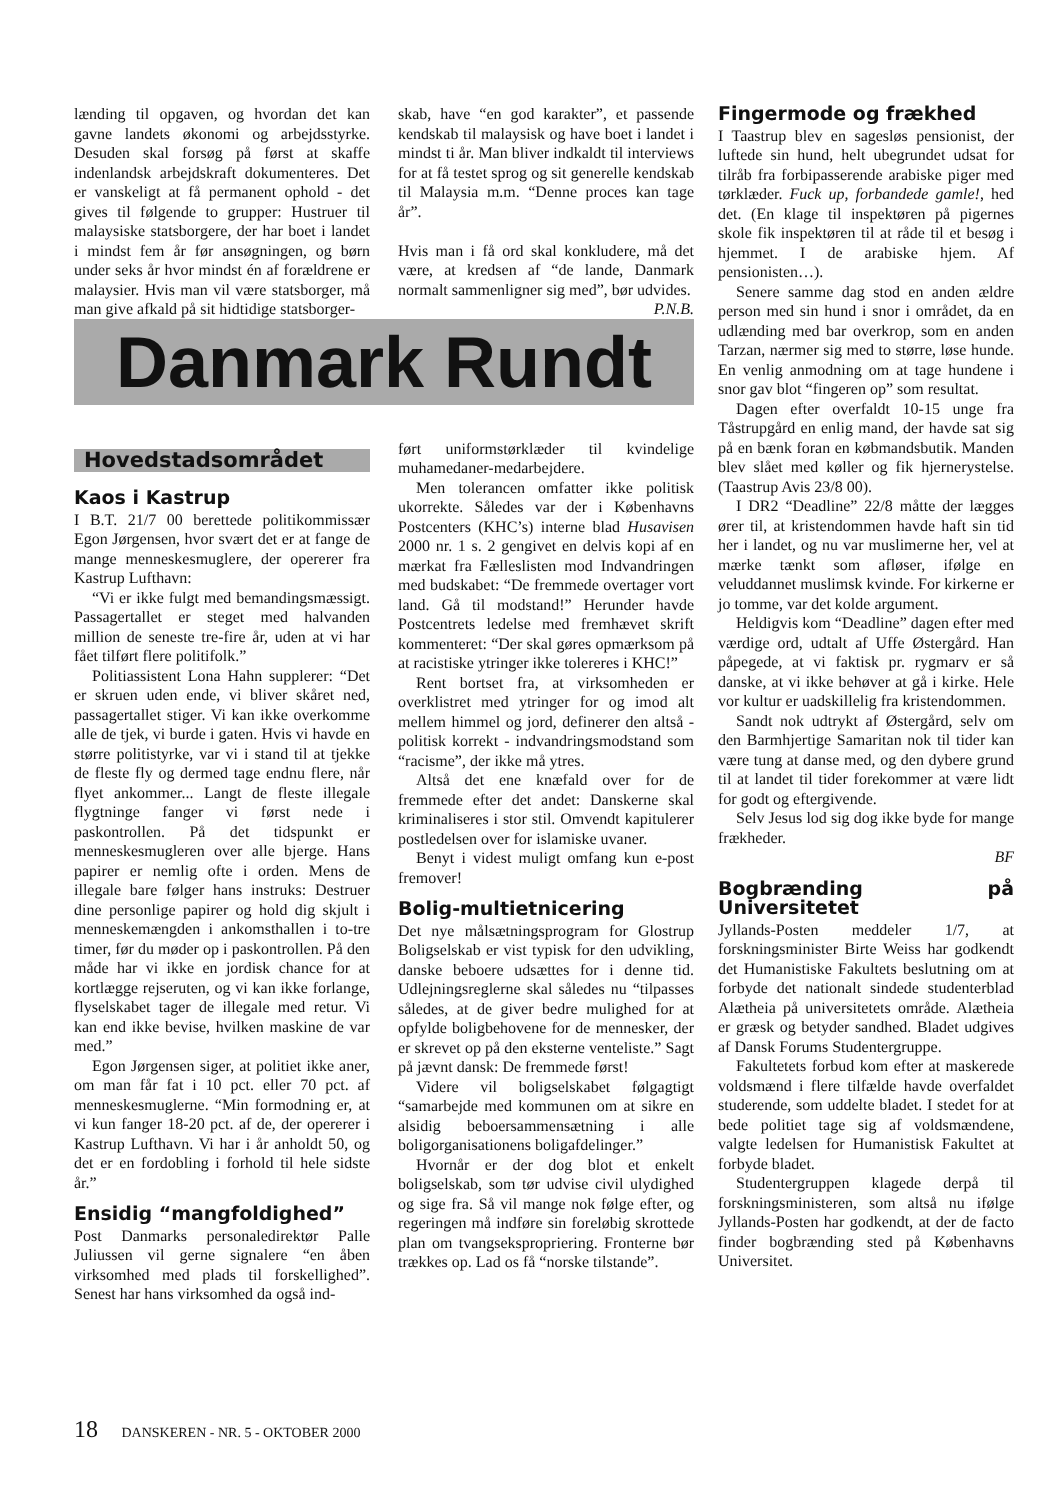lænding til opgaven, og hvordan det kan gavne landets økonomi og arbejdsstyrke. Desuden skal forsøg på først at skaffe indenlandsk arbejdskraft dokumenteres. Det er vanskeligt at få permanent ophold - det gives til følgende to grupper: Hustruer til malaysiske statsborgere, der har boet i landet i mindst fem år før ansøgningen, og børn under seks år hvor mindst én af forældrene er malaysier. Hvis man vil være statsborger, må man give afkald på sit hidtidige statsborger-
skab, have “en god karakter”, et passende kendskab til malaysisk og have boet i landet i mindst ti år. Man bliver indkaldt til interviews for at få testet sprog og sit generelle kendskab til Malaysia m.m. “Denne proces kan tage år”.
Hvis man i få ord skal konkludere, må det være, at kredsen af “de lande, Danmark normalt sammenligner sig med”, bør udvides.
P.N.B.
Danmark Rundt
Hovedstadsområdet
Kaos i Kastrup
I B.T. 21/7 00 berettede politikommissær Egon Jørgensen, hvor svært det er at fange de mange menneskesmuglere, der opererer fra Kastrup Lufthavn:
“Vi er ikke fulgt med bemandingsmæssigt. Passagertallet er steget med halvanden million de seneste tre-fire år, uden at vi har fået tilført flere politifolk.”
Politiassistent Lona Hahn supplerer: “Det er skruen uden ende, vi bliver skåret ned, passagertallet stiger. Vi kan ikke overkomme alle de tjek, vi burde i gaten. Hvis vi havde en større politistyrke, var vi i stand til at tjekke de fleste fly og dermed tage endnu flere, når flyet ankommer... Langt de fleste illegale flygtninge fanger vi først nede i paskontrollen. På det tidspunkt er menneskesmugleren over alle bjerge. Hans papirer er nemlig ofte i orden. Mens de illegale bare følger hans instruks: Destruer dine personlige papirer og hold dig skjult i menneskemængden i ankomsthallen i to-tre timer, før du møder op i paskontrollen. På den måde har vi ikke en jordisk chance for at kortlægge rejseruten, og vi kan ikke forlange, flyselskabet tager de illegale med retur. Vi kan end ikke bevise, hvilken maskine de var med.”
Egon Jørgensen siger, at politiet ikke aner, om man får fat i 10 pct. eller 70 pct. af menneskesmuglerne. “Min formodning er, at vi kun fanger 18-20 pct. af de, der opererer i Kastrup Lufthavn. Vi har i år anholdt 50, og det er en fordobling i forhold til hele sidste år.”
Ensidig “mangfoldighed”
Post Danmarks personaledirektør Palle Juliussen vil gerne signalere “en åben virksomhed med plads til forskellighed”. Senest har hans virksomhed da også ind-
ført uniformstørklæder til kvindelige muhamedaner-medarbejdere.
Men tolerancen omfatter ikke politisk ukorrekte. Således var der i Københavns Postcenters (KHC’s) interne blad Husavisen 2000 nr. 1 s. 2 gengivet en delvis kopi af en mærkat fra Fælleslisten mod Indvandringen med budskabet: “De fremmede overtager vort land. Gå til modstand!” Herunder havde Postcentrets ledelse med fremhævet skrift kommenteret: “Der skal gøres opmærksom på at racistiske ytringer ikke tolereres i KHC!”
Rent bortset fra, at virksomheden er overklistret med ytringer for og imod alt mellem himmel og jord, definerer den altså - politisk korrekt - indvandringsmodstand som “racisme”, der ikke må ytres.
Altså det ene knæfald over for de fremmede efter det andet: Danskerne skal kriminaliseres i stor stil. Omvendt kapitulerer postledelsen over for islamiske uvaner.
Benyt i videst muligt omfang kun e-post fremover!
Bolig-multietnicering
Det nye målsætningsprogram for Glostrup Boligselskab er vist typisk for den udvikling, danske beboere udsættes for i denne tid. Udlejningsreglerne skal således nu “tilpasses således, at de giver bedre mulighed for at opfylde boligbehovene for de mennesker, der er skrevet op på den eksterne venteliste.” Sagt på jævnt dansk: De fremmede først!
Videre vil boligselskabet følgagtigt “samarbejde med kommunen om at sikre en alsidig beboersammensætning i alle boligorganisationens boligafdelinger.”
Hvornår er der dog blot et enkelt boligselskab, som tør udvise civil ulydighed og sige fra. Så vil mange nok følge efter, og regeringen må indføre sin foreløbig skrottede plan om tvangsekspropriering. Fronterne bør trækkes op. Lad os få “norske tilstande”.
Fingermode og frækhed
I Taastrup blev en sagesløs pensionist, der luftede sin hund, helt ubegrundet udsat for tilråb fra forbipasserende arabiske piger med tørklæder. Fuck up, forbandede gamle!, hed det. (En klage til inspektøren på pigernes skole fik inspektøren til at råde til et besøg i hjemmet. I de arabiske hjem. Af pensionisten…).
Senere samme dag stod en anden ældre person med sin hund i snor i området, da en udlænding med bar overkrop, som en anden Tarzan, nærmer sig med to større, løse hunde. En venlig anmodning om at tage hundene i snor gav blot “fingeren op” som resultat.
Dagen efter overfaldt 10-15 unge fra Tåstrupgård en enlig mand, der havde sat sig på en bænk foran en købmandsbutik. Manden blev slået med køller og fik hjernerystelse.(Taastrup Avis 23/8 00).
I DR2 “Deadline” 22/8 måtte der lægges ører til, at kristendommen havde haft sin tid her i landet, og nu var muslimerne her, vel at mærke tænkt som afløser, ifølge en veluddannet muslimsk kvinde. For kirkerne er jo tomme, var det kolde argument.
Heldigvis kom “Deadline” dagen efter med værdige ord, udtalt af Uffe Østergård. Han påpegede, at vi faktisk pr. rygmarv er så danske, at vi ikke behøver at gå i kirke. Hele vor kultur er uadskillelig fra kristendommen.
Sandt nok udtrykt af Østergård, selv om den Barmhjertige Samaritan nok til tider kan være tung at danse med, og den dybere grund til at landet til tider forekommer at være lidt for godt og eftergivende.
Selv Jesus lod sig dog ikke byde for mange frækheder.
BF
Bogbrænding på Universitetet
Jyllands-Posten meddeler 1/7, at forskningsminister Birte Weiss har godkendt det Humanistiske Fakultets beslutning om at forbyde det nationalt sindede studenterblad Alætheia på universitetets område. Alætheia er græsk og betyder sandhed. Bladet udgives af Dansk Forums Studentergruppe.
Fakultetets forbud kom efter at maskerede voldsmænd i flere tilfælde havde overfaldet studerende, som uddelte bladet. I stedet for at bede politiet tage sig af voldsmændene, valgte ledelsen for Humanistisk Fakultet at forbyde bladet.
Studentergruppen klagede derpå til forskningsministeren, som altså nu ifølge Jyllands-Posten har godkendt, at der de facto finder bogbrænding sted på Københavns Universitet.
18 DANSKEREN - NR. 5 - OKTOBER 2000